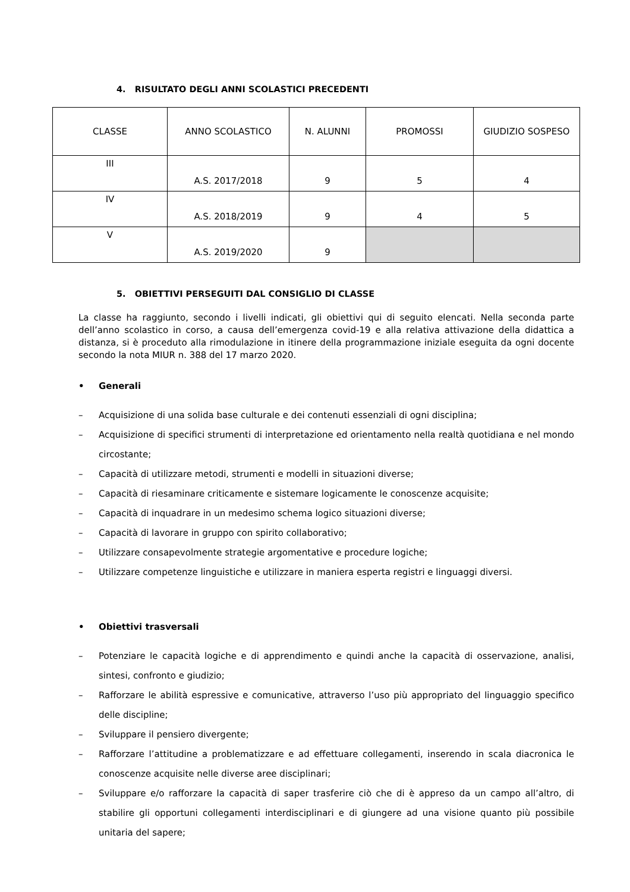4. RISULTATO DEGLI ANNI SCOLASTICI PRECEDENTI
| CLASSE | ANNO SCOLASTICO | N. ALUNNI | PROMOSSI | GIUDIZIO SOSPESO |
| --- | --- | --- | --- | --- |
| III | A.S. 2017/2018 | 9 | 5 | 4 |
| IV | A.S. 2018/2019 | 9 | 4 | 5 |
| V | A.S. 2019/2020 | 9 | | |
5. OBIETTIVI PERSEGUITI DAL CONSIGLIO DI CLASSE
La classe ha raggiunto, secondo i livelli indicati, gli obiettivi qui di seguito elencati. Nella seconda parte dell’anno scolastico in corso, a causa dell’emergenza covid-19 e alla relativa attivazione della didattica a distanza, si è proceduto alla rimodulazione in itinere della programmazione iniziale eseguita da ogni docente secondo la nota MIUR n. 388 del 17 marzo 2020.
• Generali
– Acquisizione di una solida base culturale e dei contenuti essenziali di ogni disciplina;
– Acquisizione di specifici strumenti di interpretazione ed orientamento nella realtà quotidiana e nel mondo circostante;
– Capacità di utilizzare metodi, strumenti e modelli in situazioni diverse;
– Capacità di riesaminare criticamente e sistemare logicamente le conoscenze acquisite;
– Capacità di inquadrare in un medesimo schema logico situazioni diverse;
– Capacità di lavorare in gruppo con spirito collaborativo;
– Utilizzare consapevolmente strategie argomentative e procedure logiche;
– Utilizzare competenze linguistiche e utilizzare in maniera esperta registri e linguaggi diversi.
• Obiettivi trasversali
– Potenziare le capacità logiche e di apprendimento e quindi anche la capacità di osservazione, analisi, sintesi, confronto e giudizio;
– Rafforzare le abilità espressive e comunicative, attraverso l’uso più appropriato del linguaggio specifico delle discipline;
– Sviluppare il pensiero divergente;
– Rafforzare l’attitudine a problematizzare e ad effettuare collegamenti, inserendo in scala diacronica le conoscenze acquisite nelle diverse aree disciplinari;
– Sviluppare e/o rafforzare la capacità di saper trasferire ciò che di è appreso da un campo all’altro, di stabilire gli opportuni collegamenti interdisciplinari e di giungere ad una visione quanto più possibile unitaria del sapere;